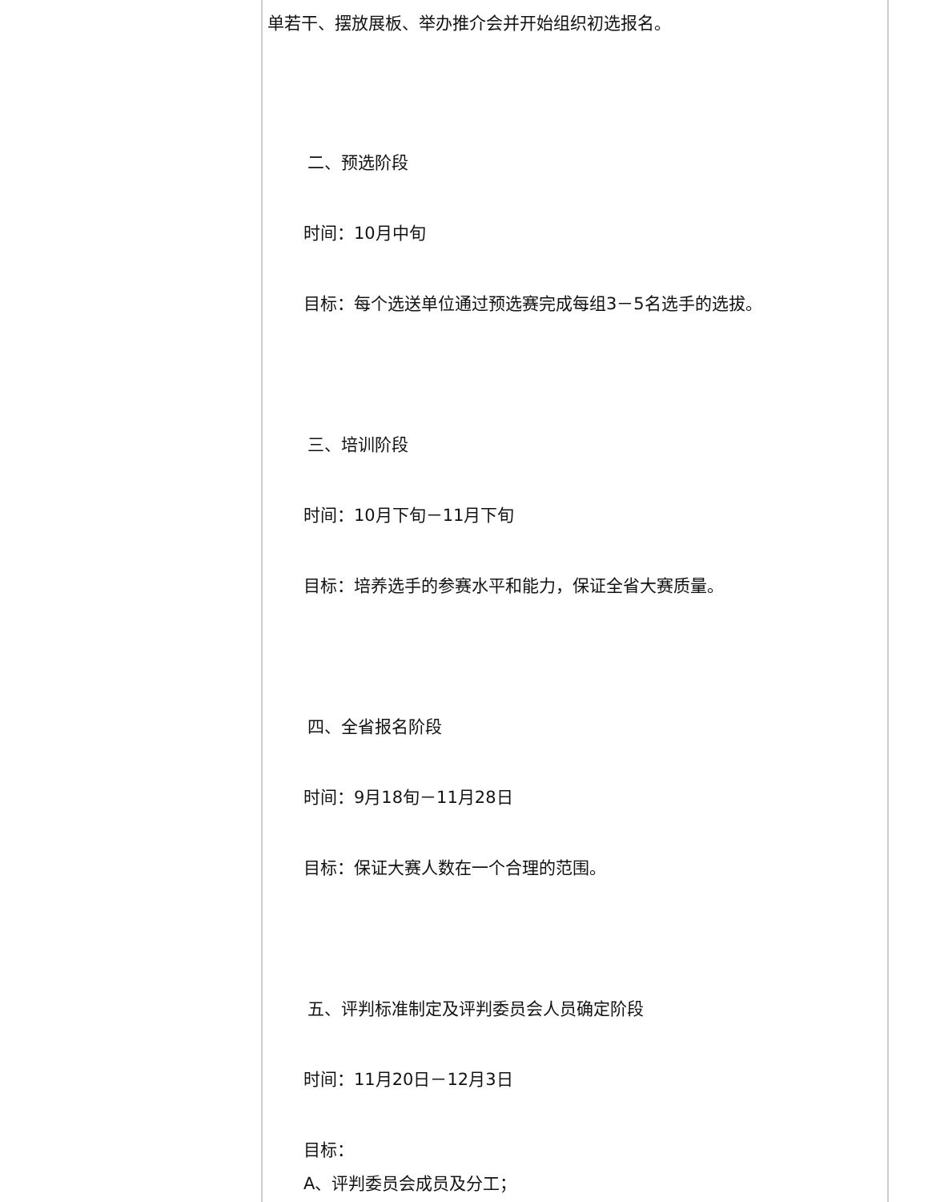单若干、摆放展板、举办推介会并开始组织初选报名。
二、预选阶段
时间：10月中旬
目标：每个选送单位通过预选赛完成每组3－5名选手的选拔。
三、培训阶段
时间：10月下旬－11月下旬
目标：培养选手的参赛水平和能力，保证全省大赛质量。
四、全省报名阶段
时间：9月18旬－11月28日
目标：保证大赛人数在一个合理的范围。
五、评判标准制定及评判委员会人员确定阶段
时间：11月20日－12月3日
目标：
A、评判委员会成员及分工；